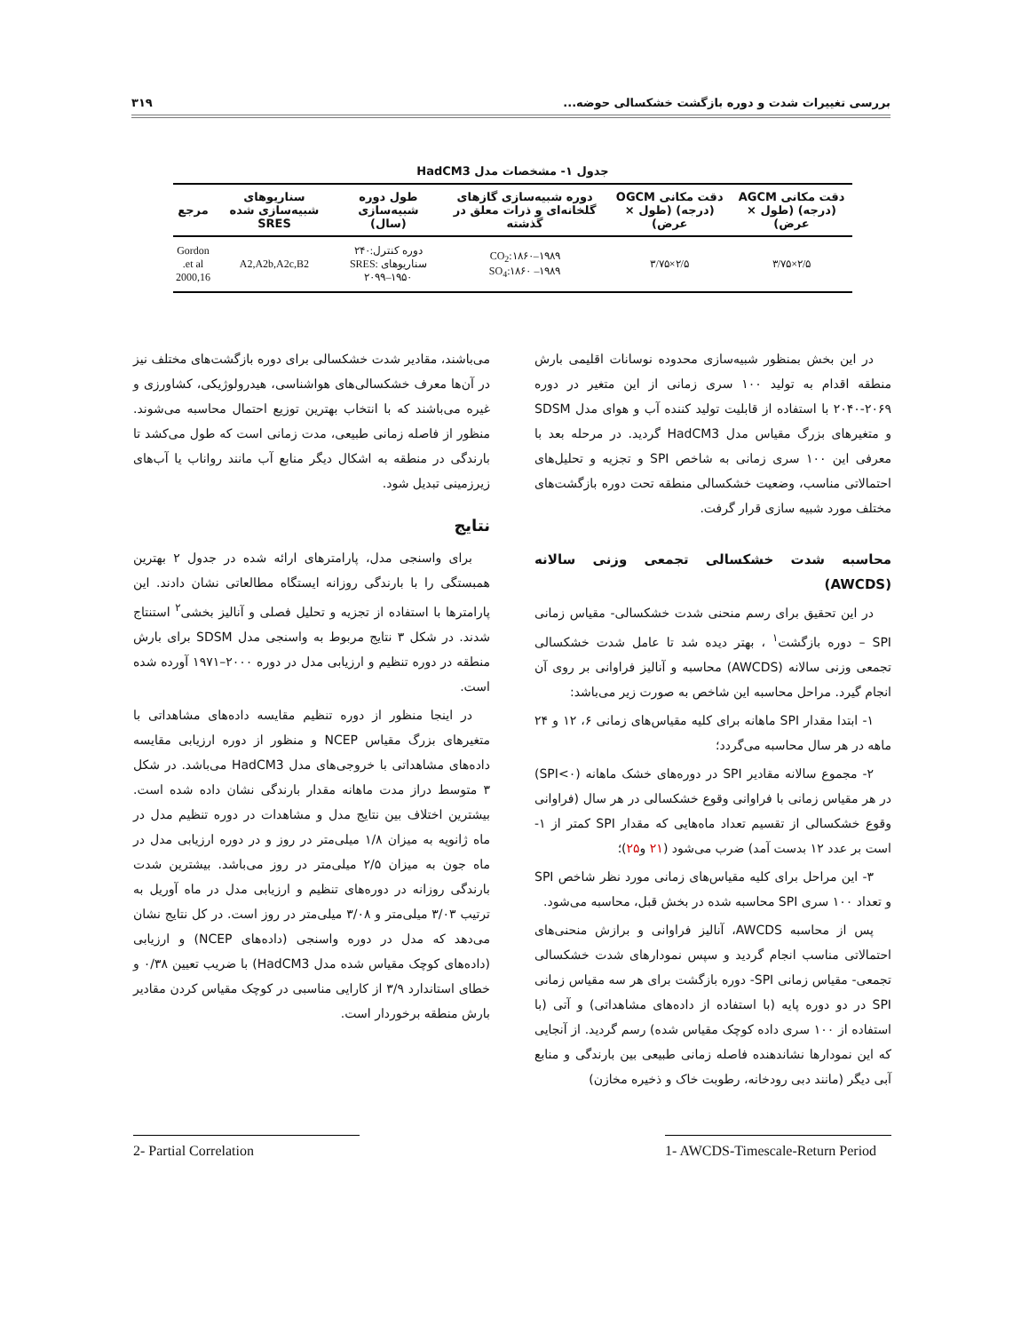بررسی تغییرات شدت و دوره بازگشت خشکسالی حوضه... ۳۱۹
جدول ۱- مشخصات مدل HadCM3
| دقت مکانی AGCM (درجه) (طول × عرض) | دقت مکانی OGCM (درجه) (طول × عرض) | دوره شبیه‌سازی گازهای گلخانه‌ای و ذرات معلق در گذشته | طول دوره شبیه‌سازی (سال) | سناریوهای شبیه‌سازی شده SRES | مرجع |
| --- | --- | --- | --- | --- | --- |
| ۲/۵×۳/۷۵ | ۲/۵×۳/۷۵ | CO<sub>2</sub>:۱۸۶۰–۱۹۸۹ SO<sub>4</sub>:۱۸۶۰ –۱۹۸۹ | دوره کنترل:۲۴۰ سناریوهای SRES: ۲۰۹۹–۱۹۵۰ | A2,A2b,A2c,B2 | Gordon et al. 2000,16 |
در این بخش بمنظور شبیه‌سازی محدوده نوسانات اقلیمی بارش منطقه اقدام به تولید ۱۰۰ سری زمانی از این متغیر در دوره ۲۰۶۹-۲۰۴۰ با استفاده از قابلیت تولید کننده آب و هوای مدل SDSM و متغیرهای بزرگ مقیاس مدل HadCM3 گردید. در مرحله بعد با معرفی این ۱۰۰ سری زمانی به شاخص SPI و تجزیه و تحلیل‌های احتمالاتی مناسب، وضعیت خشکسالی منطقه تحت دوره بازگشت‌های مختلف مورد شبیه سازی قرار گرفت.
محاسبه شدت خشکسالی تجمعی وزنی سالانه (AWCDS)
در این تحقیق برای رسم منحنی شدت خشکسالی- مقیاس زمانی SPI – دوره بازگشت<sup>۱</sup> ، بهتر دیده شد تا عامل شدت خشکسالی تجمعی وزنی سالانه (AWCDS) محاسبه و آنالیز فراوانی بر روی آن انجام گیرد. مراحل محاسبه این شاخص به صورت زیر می‌باشد:
۱- ابتدا مقدار SPI ماهانه برای کلیه مقیاس‌های زمانی ۶، ۱۲ و ۲۴ ماهه در هر سال محاسبه می‌گردد؛
۲- مجموع سالانه مقادیر SPI در دوره‌های خشک ماهانه (SPI<۰) در هر مقیاس زمانی با فراوانی وقوع خشکسالی در هر سال (فراوانی وقوع خشکسالی از تقسیم تعداد ماه‌هایی که مقدار SPI کمتر از ۱- است بر عدد ۱۲ بدست آمد) ضرب می‌شود (۲۱ و۲۵)؛
۳- این مراحل برای کلیه مقیاس‌های زمانی مورد نظر شاخص SPI و تعداد ۱۰۰ سری SPI محاسبه شده در بخش قبل، محاسبه می‌شود.
پس از محاسبه AWCDS، آنالیز فراوانی و برازش منحنی‌های احتمالاتی مناسب انجام گردید و سپس نمودارهای شدت خشکسالی تجمعی- مقیاس زمانی SPI- دوره بازگشت برای هر سه مقیاس زمانی SPI در دو دوره پایه (با استفاده از داده‌های مشاهداتی) و آتی (با استفاده از ۱۰۰ سری داده کوچک مقیاس شده) رسم گردید. از آنجایی که این نمودارها نشاندهنده فاصله زمانی طبیعی بین بارندگی و منابع آبی دیگر (مانند دبی رودخانه، رطوبت خاک و ذخیره مخازن)
می‌باشند، مقادیر شدت خشکسالی برای دوره بازگشت‌های مختلف نیز در آن‌ها معرف خشکسالی‌های هواشناسی، هیدرولوژیکی، کشاورزی و غیره می‌باشند که با انتخاب بهترین توزیع احتمال محاسبه می‌شوند. منظور از فاصله زمانی طبیعی، مدت زمانی است که طول می‌کشد تا بارندگی در منطقه به اشکال دیگر منابع آب مانند رواناب یا آب‌های زیرزمینی تبدیل شود.
نتایج
برای واسنجی مدل، پارامترهای ارائه شده در جدول ۲ بهترین همبستگی را با بارندگی روزانه ایستگاه مطالعاتی نشان دادند. این پارامترها با استفاده از تجزیه و تحلیل فصلی و آنالیز بخشی<sup>۲</sup> استنتاج شدند. در شکل ۳ نتایج مربوط به واسنجی مدل SDSM برای بارش منطقه در دوره تنظیم و ارزیابی مدل در دوره ۲۰۰۰–۱۹۷۱ آورده شده است.
در اینجا منظور از دوره تنظیم مقایسه داده‌های مشاهداتی با متغیرهای بزرگ مقیاس NCEP و منظور از دوره ارزیابی مقایسه داده‌های مشاهداتی با خروجی‌های مدل HadCM3 می‌باشد. در شکل ۳ متوسط دراز مدت ماهانه مقدار بارندگی نشان داده شده است. بیشترین اختلاف بین نتایج مدل و مشاهدات در دوره تنظیم مدل در ماه ژانویه به میزان ۱/۸ میلی‌متر در روز و در دوره ارزیابی مدل در ماه جون به میزان ۲/۵ میلی‌متر در روز می‌باشد. بیشترین شدت بارندگی روزانه در دوره‌های تنظیم و ارزیابی مدل در ماه آوریل به ترتیب ۳/۰۳ میلی‌متر و ۳/۰۸ میلی‌متر در روز است. در کل نتایج نشان می‌دهد که مدل در دوره واسنجی (داده‌های NCEP) و ارزیابی (داده‌های کوچک مقیاس شده مدل HadCM3) با ضریب تعیین ۰/۳۸ و خطای استاندارد ۳/۹ از کارایی مناسبی در کوچک مقیاس کردن مقادیر بارش منطقه برخوردار است.
1- AWCDS-Timescale-Return Period
2- Partial Correlation